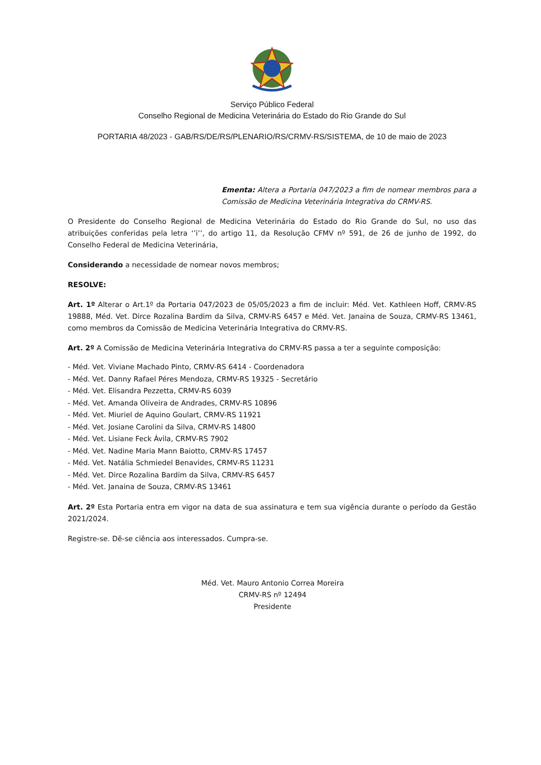Serviço Público Federal
Conselho Regional de Medicina Veterinária do Estado do Rio Grande do Sul
PORTARIA 48/2023 - GAB/RS/DE/RS/PLENARIO/RS/CRMV-RS/SISTEMA, de 10 de maio de 2023
Ementa: Altera a Portaria 047/2023 a fim de nomear membros para a Comissão de Medicina Veterinária Integrativa do CRMV-RS.
O Presidente do Conselho Regional de Medicina Veterinária do Estado do Rio Grande do Sul, no uso das atribuições conferidas pela letra ‘’i’’, do artigo 11, da Resolução CFMV nº 591, de 26 de junho de 1992, do Conselho Federal de Medicina Veterinária,
Considerando a necessidade de nomear novos membros;
RESOLVE:
Art. 1º Alterar o Art.1º da Portaria 047/2023 de 05/05/2023 a fim de incluir: Méd. Vet. Kathleen Hoff, CRMV-RS 19888, Méd. Vet. Dirce Rozalina Bardim da Silva, CRMV-RS 6457 e Méd. Vet. Janaina de Souza, CRMV-RS 13461, como membros da Comissão de Medicina Veterinária Integrativa do CRMV-RS.
Art. 2º A Comissão de Medicina Veterinária Integrativa do CRMV-RS passa a ter a seguinte composição:
- Méd. Vet. Viviane Machado Pinto, CRMV-RS 6414 - Coordenadora
- Méd. Vet. Danny Rafael Péres Mendoza, CRMV-RS 19325 - Secretário
- Méd. Vet. Elisandra Pezzetta, CRMV-RS 6039
- Méd. Vet. Amanda Oliveira de Andrades, CRMV-RS 10896
- Méd. Vet. Miuriel de Aquino Goulart, CRMV-RS 11921
- Méd. Vet. Josiane Carolini da Silva, CRMV-RS 14800
- Méd. Vet. Lisiane Feck Ávila, CRMV-RS 7902
- Méd. Vet. Nadine Maria Mann Baiotto, CRMV-RS 17457
- Méd. Vet. Natália Schmiedel Benavides, CRMV-RS 11231
- Méd. Vet. Dirce Rozalina Bardim da Silva, CRMV-RS 6457
- Méd. Vet. Janaina de Souza, CRMV-RS 13461
Art. 2º Esta Portaria entra em vigor na data de sua assinatura e tem sua vigência durante o período da Gestão 2021/2024.
Registre-se. Dê-se ciência aos interessados. Cumpra-se.
Méd. Vet. Mauro Antonio Correa Moreira
CRMV-RS nº 12494
Presidente